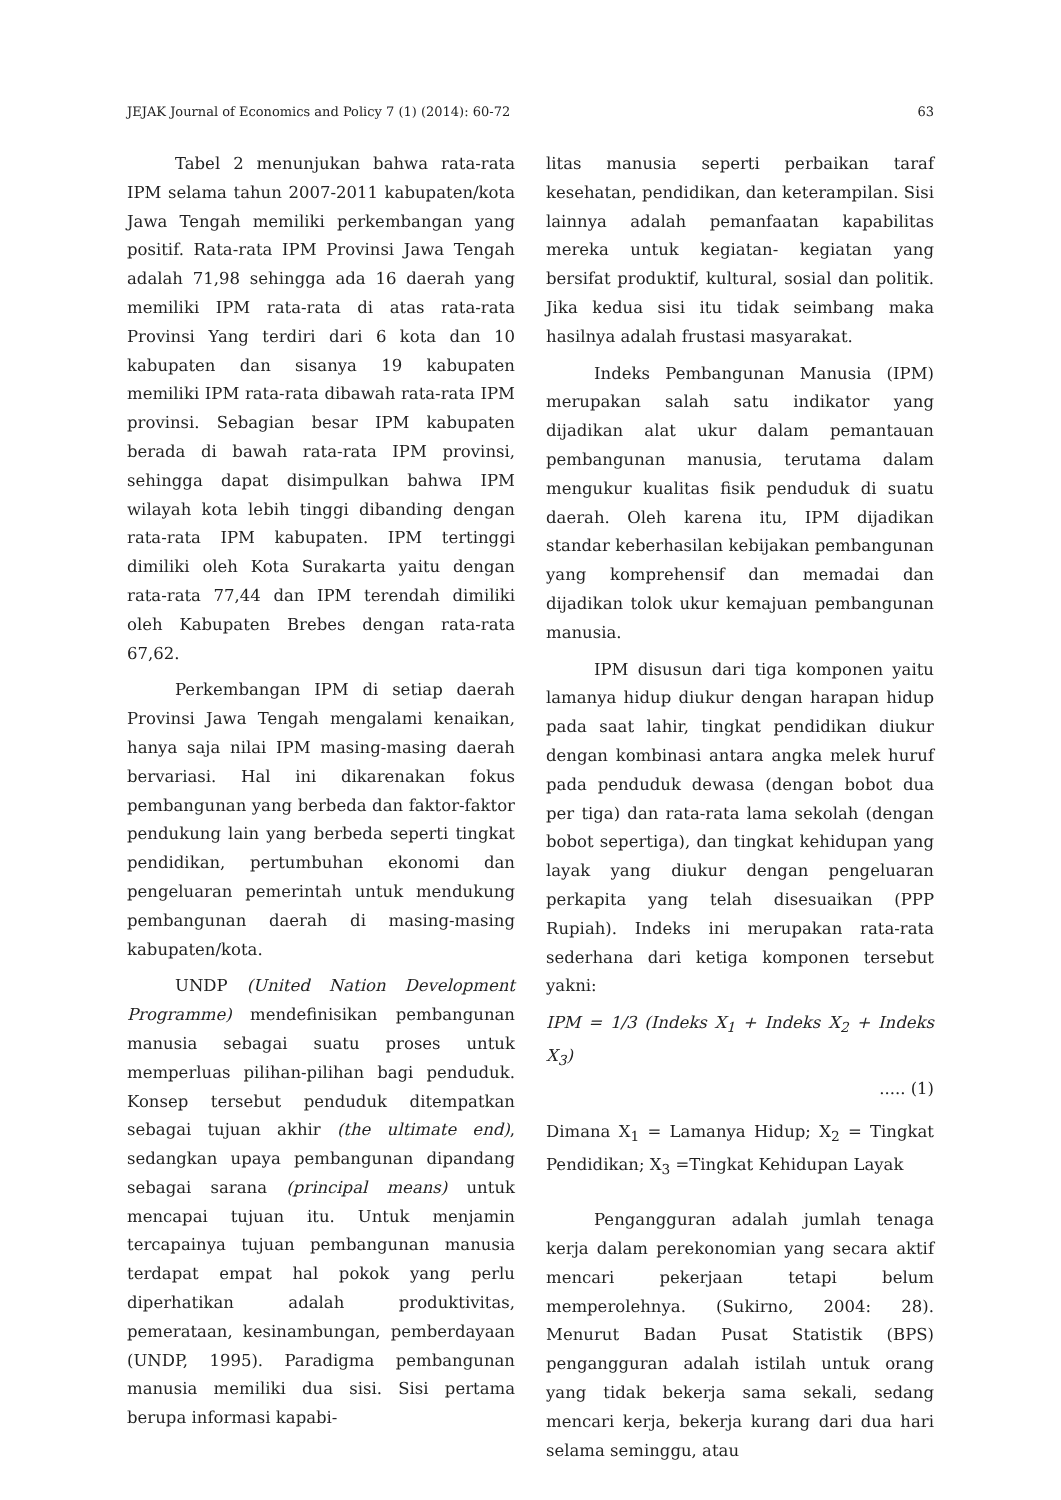JEJAK Journal of Economics and Policy 7 (1) (2014): 60-72 63
Tabel 2 menunjukan bahwa rata-rata IPM selama tahun 2007-2011 kabupaten/kota Jawa Tengah memiliki perkembangan yang positif. Rata-rata IPM Provinsi Jawa Tengah adalah 71,98 sehingga ada 16 daerah yang memiliki IPM rata-rata di atas rata-rata Provinsi Yang terdiri dari 6 kota dan 10 kabupaten dan sisanya 19 kabupaten memiliki IPM rata-rata dibawah rata-rata IPM provinsi. Sebagian besar IPM kabupaten berada di bawah rata-rata IPM provinsi, sehingga dapat disimpulkan bahwa IPM wilayah kota lebih tinggi dibanding dengan rata-rata IPM kabupaten. IPM tertinggi dimiliki oleh Kota Surakarta yaitu dengan rata-rata 77,44 dan IPM terendah dimiliki oleh Kabupaten Brebes dengan rata-rata 67,62.
Perkembangan IPM di setiap daerah Provinsi Jawa Tengah mengalami kenaikan, hanya saja nilai IPM masing-masing daerah bervariasi. Hal ini dikarenakan fokus pembangunan yang berbeda dan faktor-faktor pendukung lain yang berbeda seperti tingkat pendidikan, pertumbuhan ekonomi dan pengeluaran pemerintah untuk mendukung pembangunan daerah di masing-masing kabupaten/kota.
UNDP (United Nation Development Programme) mendefinisikan pembangunan manusia sebagai suatu proses untuk memperluas pilihan-pilihan bagi penduduk. Konsep tersebut penduduk ditempatkan sebagai tujuan akhir (the ultimate end), sedangkan upaya pembangunan dipandang sebagai sarana (principal means) untuk mencapai tujuan itu. Untuk menjamin tercapainya tujuan pembangunan manusia terdapat empat hal pokok yang perlu diperhatikan adalah produktivitas, pemerataan, kesinambungan, pemberdayaan (UNDP, 1995). Paradigma pembangunan manusia memiliki dua sisi. Sisi pertama berupa informasi kapabi-
litas manusia seperti perbaikan taraf kesehatan, pendidikan, dan keterampilan. Sisi lainnya adalah pemanfaatan kapabilitas mereka untuk kegiatan- kegiatan yang bersifat produktif, kultural, sosial dan politik. Jika kedua sisi itu tidak seimbang maka hasilnya adalah frustasi masyarakat.
Indeks Pembangunan Manusia (IPM) merupakan salah satu indikator yang dijadikan alat ukur dalam pemantauan pembangunan manusia, terutama dalam mengukur kualitas fisik penduduk di suatu daerah. Oleh karena itu, IPM dijadikan standar keberhasilan kebijakan pembangunan yang komprehensif dan memadai dan dijadikan tolok ukur kemajuan pembangunan manusia.
IPM disusun dari tiga komponen yaitu lamanya hidup diukur dengan harapan hidup pada saat lahir, tingkat pendidikan diukur dengan kombinasi antara angka melek huruf pada penduduk dewasa (dengan bobot dua per tiga) dan rata-rata lama sekolah (dengan bobot sepertiga), dan tingkat kehidupan yang layak yang diukur dengan pengeluaran perkapita yang telah disesuaikan (PPP Rupiah). Indeks ini merupakan rata-rata sederhana dari ketiga komponen tersebut yakni:
IPM = 1/3 (Indeks X<sub>1</sub> + Indeks X<sub>2</sub> + Indeks X<sub>3</sub>)
..... (1)
Dimana X<sub>1</sub> = Lamanya Hidup; X<sub>2</sub> = Tingkat Pendidikan; X<sub>3</sub> =Tingkat Kehidupan Layak
Pengangguran adalah jumlah tenaga kerja dalam perekonomian yang secara aktif mencari pekerjaan tetapi belum memperolehnya. (Sukirno, 2004: 28). Menurut Badan Pusat Statistik (BPS) pengangguran adalah istilah untuk orang yang tidak bekerja sama sekali, sedang mencari kerja, bekerja kurang dari dua hari selama seminggu, atau